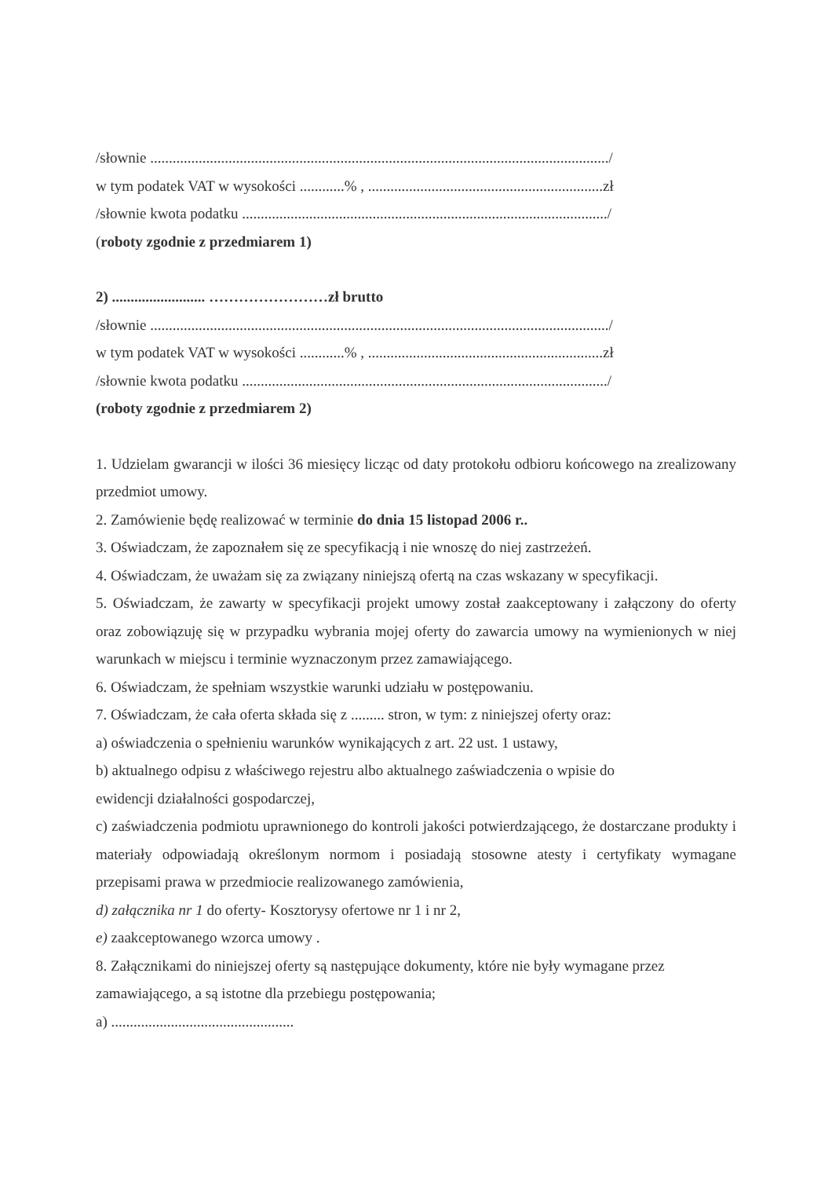/słownie .........................................................................................................................../
w tym podatek VAT w wysokości ............% , ...............................................................zł
/słownie kwota podatku ................................................................................................../
(roboty zgodnie z przedmiarem 1)
2) ......................... ……………………zł brutto
/słownie .........................................................................................................................../
w tym podatek VAT w wysokości ............% , ...............................................................zł
/słownie kwota podatku ................................................................................................../
(roboty zgodnie z przedmiarem 2)
1. Udzielam gwarancji w ilości 36 miesięcy licząc od daty protokołu odbioru końcowego na zrealizowany przedmiot umowy.
2. Zamówienie będę realizować w terminie do dnia 15 listopad 2006 r..
3. Oświadczam, że zapoznałem się ze specyfikacją i nie wnoszę do niej zastrzeżeń.
4. Oświadczam, że uważam się za związany niniejszą ofertą na czas wskazany w specyfikacji.
5. Oświadczam, że zawarty w specyfikacji projekt umowy został zaakceptowany i załączony do oferty oraz zobowiązuję się w przypadku wybrania mojej oferty do zawarcia umowy na wymienionych w niej warunkach w miejscu i terminie wyznaczonym przez zamawiającego.
6. Oświadczam, że spełniam wszystkie warunki udziału w postępowaniu.
7. Oświadczam, że cała oferta składa się z ......... stron, w tym: z niniejszej oferty oraz:
a) oświadczenia o spełnieniu warunków wynikających z art. 22 ust. 1 ustawy,
b) aktualnego odpisu z właściwego rejestru albo aktualnego zaświadczenia o wpisie do
ewidencji działalności gospodarczej,
c) zaświadczenia podmiotu uprawnionego do kontroli jakości potwierdzającego, że dostarczane produkty i materiały odpowiadają określonym normom i posiadają stosowne atesty i certyfikaty wymagane przepisami prawa w przedmiocie realizowanego zamówienia,
d) załącznika nr 1 do oferty- Kosztorysy ofertowe nr 1 i nr 2,
e) zaakceptowanego wzorca umowy .
8. Załącznikami do niniejszej oferty są następujące dokumenty, które nie były wymagane przez
zamawiającego, a są istotne dla przebiegu postępowania;
a) .................................................